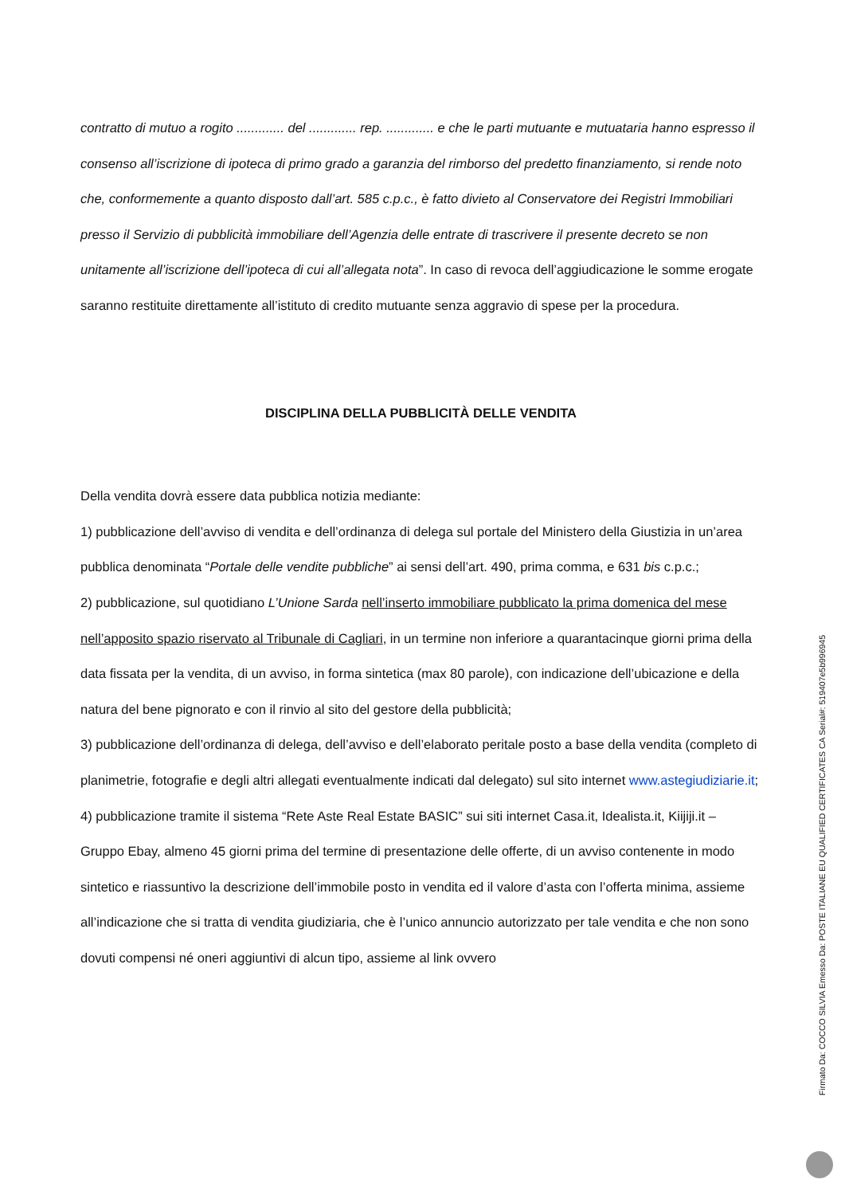contratto di mutuo a rogito ............. del ............. rep. ............. e che le parti mutuante e mutuataria hanno espresso il consenso all’iscrizione di ipoteca di primo grado a garanzia del rimborso del predetto finanziamento, si rende noto che, conformemente a quanto disposto dall’art. 585 c.p.c., è fatto divieto al Conservatore dei Registri Immobiliari presso il Servizio di pubblicità immobiliare dell’Agenzia delle entrate di trascrivere il presente decreto se non unitamente all’iscrizione dell’ipoteca di cui all’allegata nota”. In caso di revoca dell’aggiudicazione le somme erogate saranno restituite direttamente all’istituto di credito mutuante senza aggravio di spese per la procedura.
DISCIPLINA DELLA PUBBLICITÀ DELLE VENDITA
Della vendita dovrà essere data pubblica notizia mediante:
1) pubblicazione dell’avviso di vendita e dell’ordinanza di delega sul portale del Ministero della Giustizia in un’area pubblica denominata “Portale delle vendite pubbliche” ai sensi dell’art. 490, prima comma, e 631 bis c.p.c.;
2) pubblicazione, sul quotidiano L’Unione Sarda nell’inserto immobiliare pubblicato la prima domenica del mese nell’apposito spazio riservato al Tribunale di Cagliari, in un termine non inferiore a quarantacinque giorni prima della data fissata per la vendita, di un avviso, in forma sintetica (max 80 parole), con indicazione dell’ubicazione e della natura del bene pignorato e con il rinvio al sito del gestore della pubblicità;
3) pubblicazione dell’ordinanza di delega, dell’avviso e dell’elaborato peritale posto a base della vendita (completo di planimetrie, fotografie e degli altri allegati eventualmente indicati dal delegato) sul sito internet www.astegiudiziarie.it;
4) pubblicazione tramite il sistema “Rete Aste Real Estate BASIC” sui siti internet Casa.it, Idealista.it, Kiijiji.it – Gruppo Ebay, almeno 45 giorni prima del termine di presentazione delle offerte, di un avviso contenente in modo sintetico e riassuntivo la descrizione dell’immobile posto in vendita ed il valore d’asta con l’offerta minima, assieme all’indicazione che si tratta di vendita giudiziaria, che è l’unico annuncio autorizzato per tale vendita e che non sono dovuti compensi né oneri aggiuntivi di alcun tipo, assieme al link ovvero
Firmato Da: COCCO SILVIA Emesso Da: POSTE ITALIANE EU QUALIFIED CERTIFICATES CA Serial#: 519407e5b996945